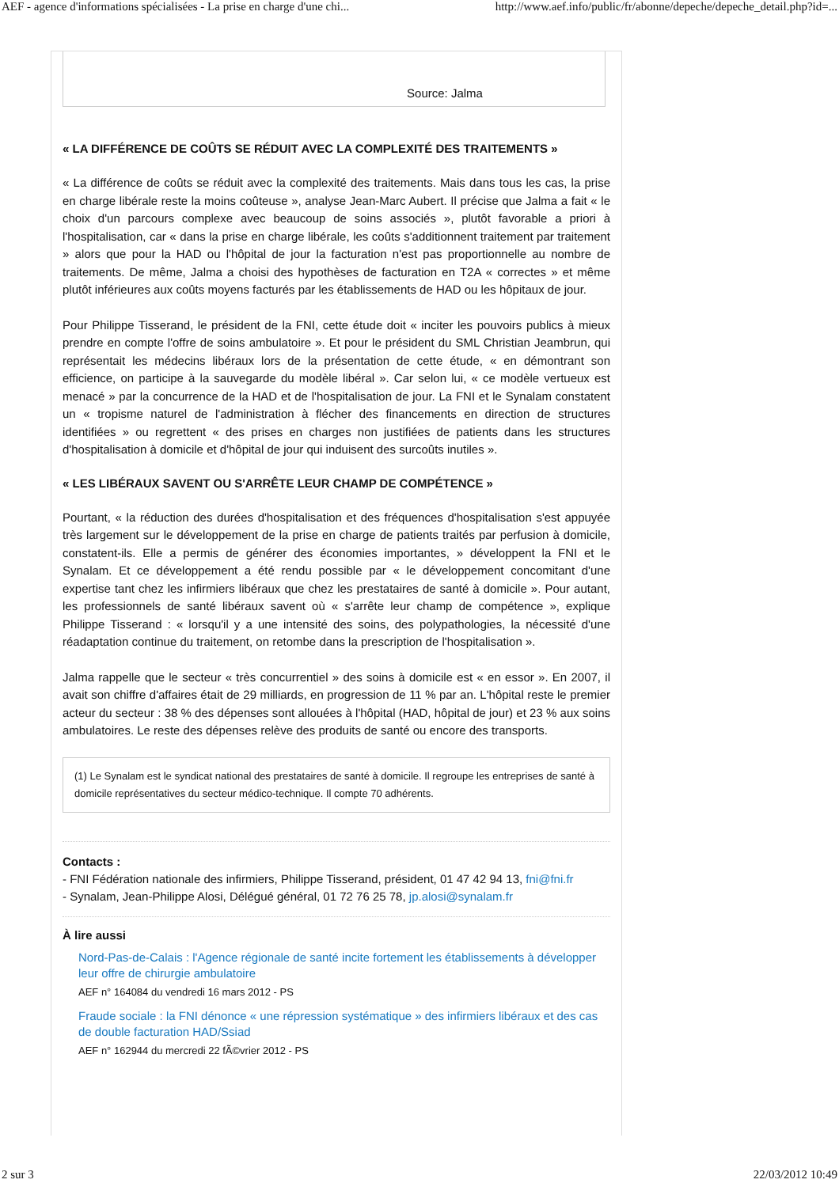AEF - agence d'informations spécialisées - La prise en charge d'une chi... http://www.aef.info/public/fr/abonne/depeche/depeche_detail.php?id=...
Source: Jalma
« LA DIFFÉRENCE DE COÛTS SE RÉDUIT AVEC LA COMPLEXITÉ DES TRAITEMENTS »
« La différence de coûts se réduit avec la complexité des traitements. Mais dans tous les cas, la prise en charge libérale reste la moins coûteuse », analyse Jean-Marc Aubert. Il précise que Jalma a fait « le choix d'un parcours complexe avec beaucoup de soins associés », plutôt favorable a priori à l'hospitalisation, car « dans la prise en charge libérale, les coûts s'additionnent traitement par traitement » alors que pour la HAD ou l'hôpital de jour la facturation n'est pas proportionnelle au nombre de traitements. De même, Jalma a choisi des hypothèses de facturation en T2A « correctes » et même plutôt inférieures aux coûts moyens facturés par les établissements de HAD ou les hôpitaux de jour.
Pour Philippe Tisserand, le président de la FNI, cette étude doit « inciter les pouvoirs publics à mieux prendre en compte l'offre de soins ambulatoire ». Et pour le président du SML Christian Jeambrun, qui représentait les médecins libéraux lors de la présentation de cette étude, « en démontrant son efficience, on participe à la sauvegarde du modèle libéral ». Car selon lui, « ce modèle vertueux est menacé » par la concurrence de la HAD et de l'hospitalisation de jour. La FNI et le Synalam constatent un « tropisme naturel de l'administration à flécher des financements en direction de structures identifiées » ou regrettent « des prises en charges non justifiées de patients dans les structures d'hospitalisation à domicile et d'hôpital de jour qui induisent des surcoûts inutiles ».
« LES LIBÉRAUX SAVENT OU S'ARRÊTE LEUR CHAMP DE COMPÉTENCE »
Pourtant, « la réduction des durées d'hospitalisation et des fréquences d'hospitalisation s'est appuyée très largement sur le développement de la prise en charge de patients traités par perfusion à domicile, constatent-ils. Elle a permis de générer des économies importantes, » développent la FNI et le Synalam. Et ce développement a été rendu possible par « le développement concomitant d'une expertise tant chez les infirmiers libéraux que chez les prestataires de santé à domicile ». Pour autant, les professionnels de santé libéraux savent où « s'arrête leur champ de compétence », explique Philippe Tisserand : « lorsqu'il y a une intensité des soins, des polypathologies, la nécessité d'une réadaptation continue du traitement, on retombe dans la prescription de l'hospitalisation ».
Jalma rappelle que le secteur « très concurrentiel » des soins à domicile est « en essor ». En 2007, il avait son chiffre d'affaires était de 29 milliards, en progression de 11 % par an. L'hôpital reste le premier acteur du secteur : 38 % des dépenses sont allouées à l'hôpital (HAD, hôpital de jour) et 23 % aux soins ambulatoires. Le reste des dépenses relève des produits de santé ou encore des transports.
(1) Le Synalam est le syndicat national des prestataires de santé à domicile. Il regroupe les entreprises de santé à domicile représentatives du secteur médico-technique. Il compte 70 adhérents.
Contacts :
- FNI Fédération nationale des infirmiers, Philippe Tisserand, président, 01 47 42 94 13, fni@fni.fr
- Synalam, Jean-Philippe Alosi, Délégué général, 01 72 76 25 78, jp.alosi@synalam.fr
À lire aussi
Nord-Pas-de-Calais : l'Agence régionale de santé incite fortement les établissements à développer leur offre de chirurgie ambulatoire
AEF n° 164084 du vendredi 16 mars 2012 - PS
Fraude sociale : la FNI dénonce « une répression systématique » des infirmiers libéraux et des cas de double facturation HAD/Ssiad
AEF n° 162944 du mercredi 22 fÃ©vrier 2012 - PS
2 sur 3 22/03/2012 10:49